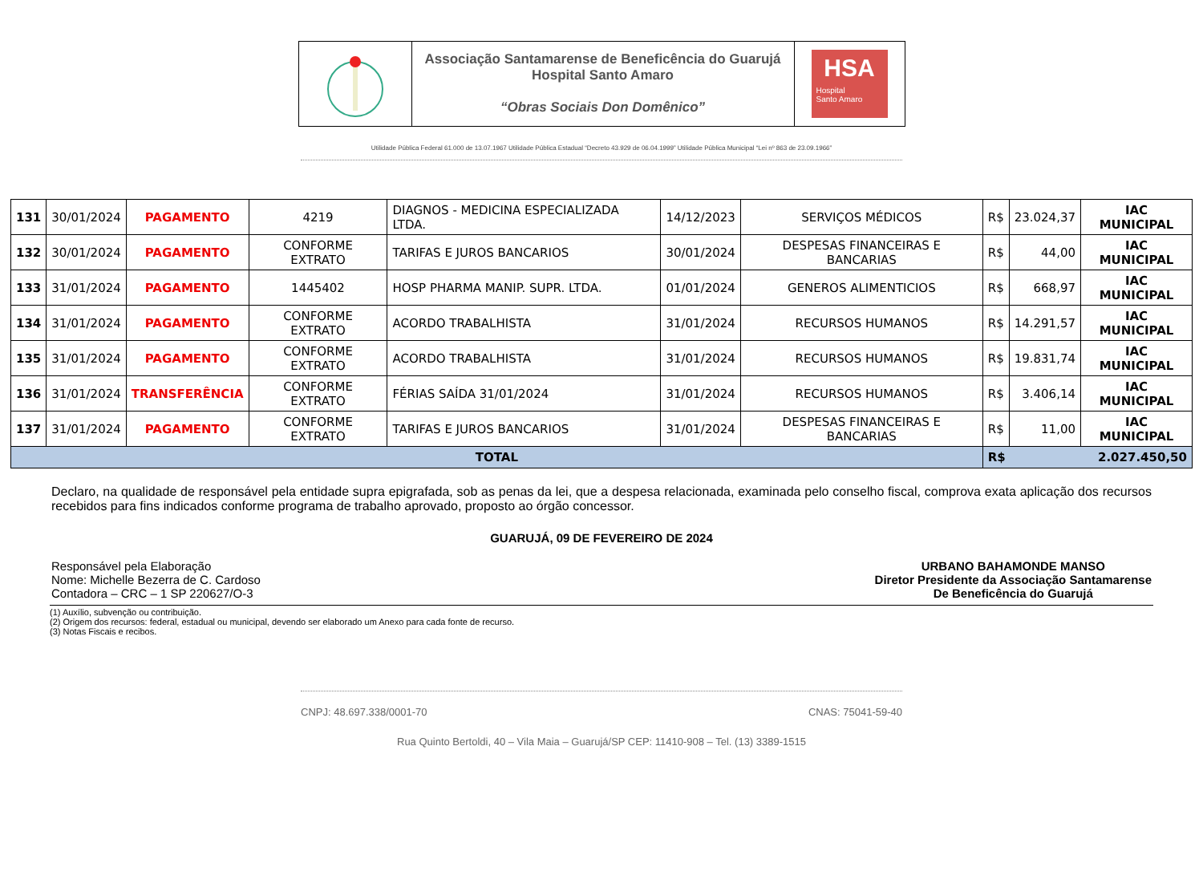Associação Santamarense de Beneficência do Guarujá
Hospital Santo Amaro
“Obras Sociais Don Domênico”
HSA
Hospital
Santo Amaro
Utilidade Pública Federal 61.000 de 13.07.1967 Utilidade Pública Estadual “Decreto 43.929 de 06.04.1999” Utilidade Pública Municipal “Lei nº 863 de 23.09.1966”
| 131 | 30/01/2024 | PAGAMENTO | 4219 | DIAGNOS - MEDICINA ESPECIALIZADA LTDA. | 14/12/2023 | SERVIÇOS MÉDICOS | R$ | 23.024,37 | IAC MUNICIPAL |
| 132 | 30/01/2024 | PAGAMENTO | CONFORME EXTRATO | TARIFAS E JUROS BANCARIOS | 30/01/2024 | DESPESAS FINANCEIRAS E BANCARIAS | R$ | 44,00 | IAC MUNICIPAL |
| 133 | 31/01/2024 | PAGAMENTO | 1445402 | HOSP PHARMA MANIP. SUPR. LTDA. | 01/01/2024 | GENEROS ALIMENTICIOS | R$ | 668,97 | IAC MUNICIPAL |
| 134 | 31/01/2024 | PAGAMENTO | CONFORME EXTRATO | ACORDO TRABALHISTA | 31/01/2024 | RECURSOS HUMANOS | R$ | 14.291,57 | IAC MUNICIPAL |
| 135 | 31/01/2024 | PAGAMENTO | CONFORME EXTRATO | ACORDO TRABALHISTA | 31/01/2024 | RECURSOS HUMANOS | R$ | 19.831,74 | IAC MUNICIPAL |
| 136 | 31/01/2024 | TRANSFERÊNCIA | CONFORME EXTRATO | FÉRIAS SAÍDA 31/01/2024 | 31/01/2024 | RECURSOS HUMANOS | R$ | 3.406,14 | IAC MUNICIPAL |
| 137 | 31/01/2024 | PAGAMENTO | CONFORME EXTRATO | TARIFAS E JUROS BANCARIOS | 31/01/2024 | DESPESAS FINANCEIRAS E BANCARIAS | R$ | 11,00 | IAC MUNICIPAL |
| TOTAL | | | | | | | R$ 2.027.450,50 | | |
Declaro, na qualidade de responsável pela entidade supra epigrafada, sob as penas da lei, que a despesa relacionada, examinada pelo conselho fiscal, comprova exata aplicação dos recursos recebidos para fins indicados conforme programa de trabalho aprovado, proposto ao órgão concessor.
GUARUJÁ, 09 DE FEVEREIRO DE 2024
Responsável pela Elaboração
Nome: Michelle Bezerra de C. Cardoso
Contadora – CRC – 1 SP 220627/O-3
URBANO BAHAMONDE MANSO
Diretor Presidente da Associação Santamarense
De Beneficência do Guarujá
(1) Auxílio, subvenção ou contribuição.
(2) Origem dos recursos: federal, estadual ou municipal, devendo ser elaborado um Anexo para cada fonte de recurso.
(3) Notas Fiscais e recibos.
CNPJ: 48.697.338/0001-70 CNAS: 75041-59-40
Rua Quinto Bertoldi, 40 – Vila Maia – Guarujá/SP CEP: 11410-908 – Tel. (13) 3389-1515